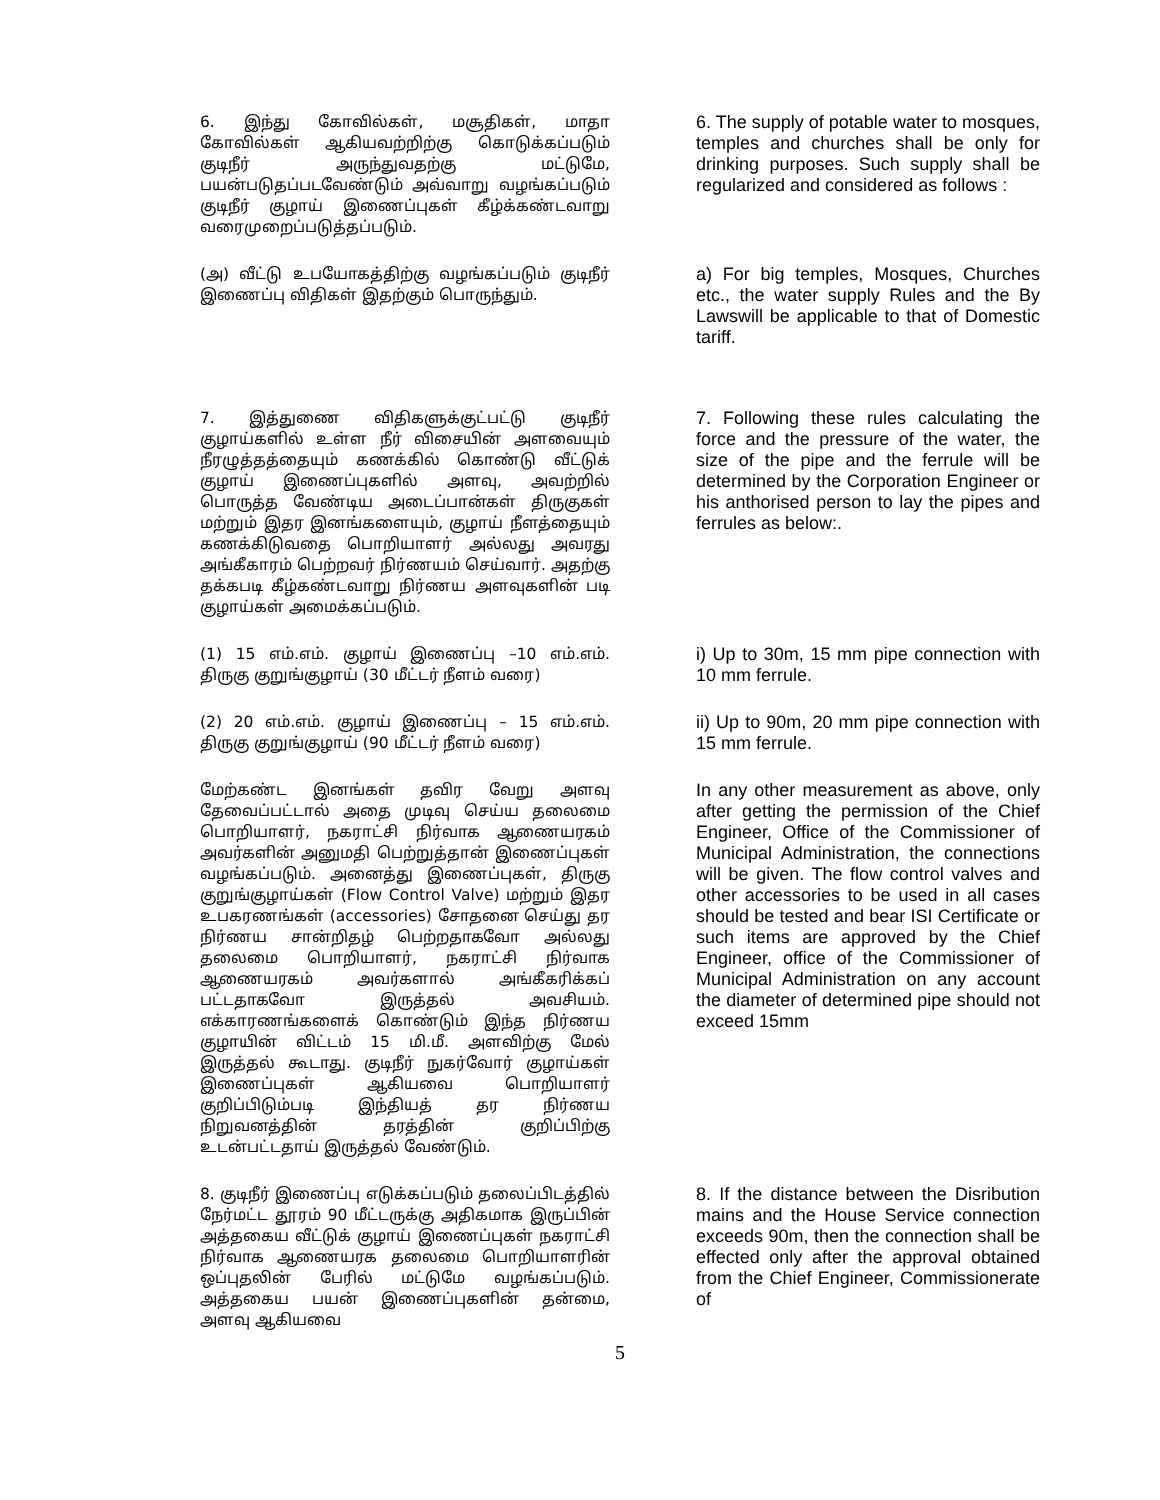6. இந்து கோவில்கள், மசூதிகள், மாதா கோவில்கள் ஆகியவற்றிற்கு கொடுக்கப்படும் குடிநீர் அருந்துவதற்கு மட்டுமே, பயன்படுதப்படவேண்டும் அவ்வாறு வழங்கப்படும் குடிநீர் குழாய் இணைப்புகள் கீழ்க்கண்டவாறு வரைமுறைப்படுத்தப்படும்.
6. The supply of potable water to mosques, temples and churches shall be only for drinking purposes. Such supply shall be regularized and considered as follows :
(அ) வீட்டு உபயோகத்திற்கு வழங்கப்படும் குடிநீர் இணைப்பு விதிகள் இதற்கும் பொருந்தும்.
a) For big temples, Mosques, Churches etc., the water supply Rules and the By Lawswill be applicable to that of Domestic tariff.
7. இத்துணை விதிகளுக்குட்பட்டு குடிநீர் குழாய்களில் உள்ள நீர் விசையின் அளவையும் நீரழுத்தத்தையும் கணக்கில் கொண்டு வீட்டுக் குழாய் இணைப்புகளில் அளவு, அவற்றில் பொருத்த வேண்டிய அடைப்பான்கள் திருகுகள் மற்றும் இதர இனங்களையும், குழாய் நீளத்தையும் கணக்கிடுவதை பொறியாளர் அல்லது அவரது அங்கீகாரம் பெற்றவர் நிர்ணயம் செய்வார். அதற்கு தக்கபடி கீழ்கண்டவாறு நிர்ணய அளவுகளின் படி குழாய்கள் அமைக்கப்படும்.
7. Following these rules calculating the force and the pressure of the water, the size of the pipe and the ferrule will be determined by the Corporation Engineer or his anthorised person to lay the pipes and ferrules as below:.
(1) 15 எம்.எம். குழாய் இணைப்பு –10 எம்.எம். திருகு குறுங்குழாய் (30 மீட்டர் நீளம் வரை)
i) Up to 30m, 15 mm pipe connection with 10 mm ferrule.
(2) 20 எம்.எம். குழாய் இணைப்பு – 15 எம்.எம். திருகு குறுங்குழாய் (90 மீட்டர் நீளம் வரை)
ii) Up to 90m, 20 mm pipe connection with 15 mm ferrule.
மேற்கண்ட இனங்கள் தவிர வேறு அளவு தேவைப்பட்டால் அதை முடிவு செய்ய தலைமை பொறியாளர், நகராட்சி நிர்வாக ஆணையரகம் அவர்களின் அனுமதி பெற்றுத்தான் இணைப்புகள் வழங்கப்படும். அனைத்து இணைப்புகள், திருகு குறுங்குழாய்கள் (Flow Control Valve) மற்றும் இதர உபகரணங்கள் (accessories) சோதனை செய்து தர நிர்ணய சான்றிதழ் பெற்றதாகவோ அல்லது தலைமை பொறியாளர், நகராட்சி நிர்வாக ஆணையரகம் அவர்களால் அங்கீகரிக்கப் பட்டதாகவோ இருத்தல் அவசியம். எக்காரணங்களைக் கொண்டும் இந்த நிர்ணய குழாயின் விட்டம் 15 மி.மீ. அளவிற்கு மேல் இருத்தல் கூடாது. குடிநீர் நுகர்வோர் குழாய்கள் இணைப்புகள் ஆகியவை பொறியாளர் குறிப்பிடும்படி இந்தியத் தர நிர்ணய நிறுவனத்தின் தரத்தின் குறிப்பிற்கு உடன்பட்டதாய் இருத்தல் வேண்டும்.
In any other measurement as above, only after getting the permission of the Chief Engineer, Office of the Commissioner of Municipal Administration, the connections will be given. The flow control valves and other accessories to be used in all cases should be tested and bear ISI Certificate or such items are approved by the Chief Engineer, office of the Commissioner of Municipal Administration on any account the diameter of determined pipe should not exceed 15mm
8. குடிநீர் இணைப்பு எடுக்கப்படும் தலைப்பிடத்தில் நேர்மட்ட தூரம் 90 மீட்டருக்கு அதிகமாக இருப்பின் அத்தகைய வீட்டுக் குழாய் இணைப்புகள் நகராட்சி நிர்வாக ஆணையரக தலைமை பொறியாளரின் ஒப்புதலின் பேரில் மட்டுமே வழங்கப்படும். அத்தகைய பயன் இணைப்புகளின் தன்மை, அளவு ஆகியவை
8. If the distance between the Disribution mains and the House Service connection exceeds 90m, then the connection shall be effected only after the approval obtained from the Chief Engineer, Commissionerate of
5